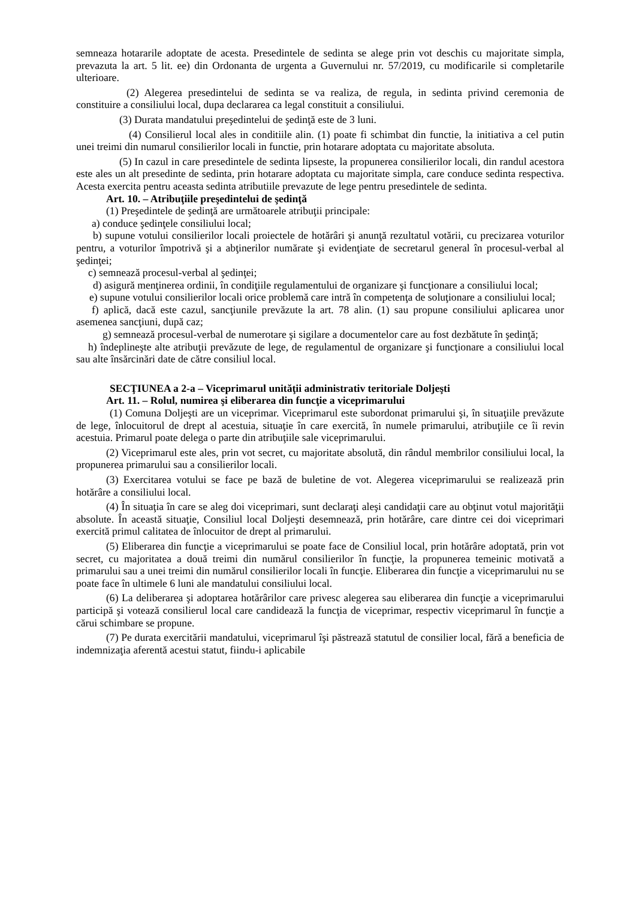semneaza hotararile adoptate de acesta. Presedintele de sedinta se alege prin vot deschis cu majoritate simpla, prevazuta la art. 5 lit. ee) din Ordonanta de urgenta a Guvernului nr. 57/2019, cu modificarile si completarile ulterioare.
(2) Alegerea presedintelui de sedinta se va realiza, de regula, in sedinta privind ceremonia de constituire a consiliului local, dupa declararea ca legal constituit a consiliului.
(3) Durata mandatului preşedintelui de şedinţă este de 3 luni.
(4) Consilierul local ales in conditiile alin. (1) poate fi schimbat din functie, la initiativa a cel putin unei treimi din numarul consilierilor locali in functie, prin hotarare adoptata cu majoritate absoluta.
(5) In cazul in care presedintele de sedinta lipseste, la propunerea consilierilor locali, din randul acestora este ales un alt presedinte de sedinta, prin hotarare adoptata cu majoritate simpla, care conduce sedinta respectiva. Acesta exercita pentru aceasta sedinta atributiile prevazute de lege pentru presedintele de sedinta.
Art. 10. – Atribuţiile preşedintelui de şedinţă
(1) Preşedintele de şedinţă are următoarele atribuţii principale:
a) conduce şedinţele consiliului local;
b) supune votului consilierilor locali proiectele de hotărâri şi anunţă rezultatul votării, cu precizarea voturilor pentru, a voturilor împotrivă şi a abţinerilor numărate şi evidenţiate de secretarul general în procesul-verbal al şedinţei;
c) semnează procesul-verbal al şedinţei;
d) asigură menţinerea ordinii, în condiţiile regulamentului de organizare şi funcţionare a consiliului local;
e) supune votului consilierilor locali orice problemă care intră în competenţa de soluţionare a consiliului local;
f) aplică, dacă este cazul, sancţiunile prevăzute la art. 78 alin. (1) sau propune consiliului aplicarea unor asemenea sancţiuni, după caz;
g) semnează procesul-verbal de numerotare şi sigilare a documentelor care au fost dezbătute în şedinţă;
h) îndeplineşte alte atribuţii prevăzute de lege, de regulamentul de organizare şi funcţionare a consiliului local sau alte însărcinări date de către consiliul local.
SECŢIUNEA a 2-a – Viceprimarul unităţii administrativ teritoriale Doljeşti
Art. 11. – Rolul, numirea şi eliberarea din funcţie a viceprimarului
(1) Comuna Doljeşti are un viceprimar. Viceprimarul este subordonat primarului şi, în situaţiile prevăzute de lege, înlocuitorul de drept al acestuia, situaţie în care exercită, în numele primarului, atribuţiile ce îi revin acestuia. Primarul poate delega o parte din atribuţiile sale viceprimarului.
(2) Viceprimarul este ales, prin vot secret, cu majoritate absolută, din rândul membrilor consiliului local, la propunerea primarului sau a consilierilor locali.
(3) Exercitarea votului se face pe bază de buletine de vot. Alegerea viceprimarului se realizează prin hotărâre a consiliului local.
(4) În situaţia în care se aleg doi viceprimari, sunt declaraţi aleşi candidaţii care au obţinut votul majorităţii absolute. În această situaţie, Consiliul local Doljeşti desemnează, prin hotărâre, care dintre cei doi viceprimari exercită primul calitatea de înlocuitor de drept al primarului.
(5) Eliberarea din funcţie a viceprimarului se poate face de Consiliul local, prin hotărâre adoptată, prin vot secret, cu majoritatea a două treimi din numărul consilierilor în funcţie, la propunerea temeinic motivată a primarului sau a unei treimi din numărul consilierilor locali în funcţie. Eliberarea din funcţie a viceprimarului nu se poate face în ultimele 6 luni ale mandatului consiliului local.
(6) La deliberarea şi adoptarea hotărârilor care privesc alegerea sau eliberarea din funcţie a viceprimarului participă şi votează consilierul local care candidează la funcţia de viceprimar, respectiv viceprimarul în funcţie a cărui schimbare se propune.
(7) Pe durata exercitării mandatului, viceprimarul îşi păstrează statutul de consilier local, fără a beneficia de indemnizaţia aferentă acestui statut, fiindu-i aplicabile